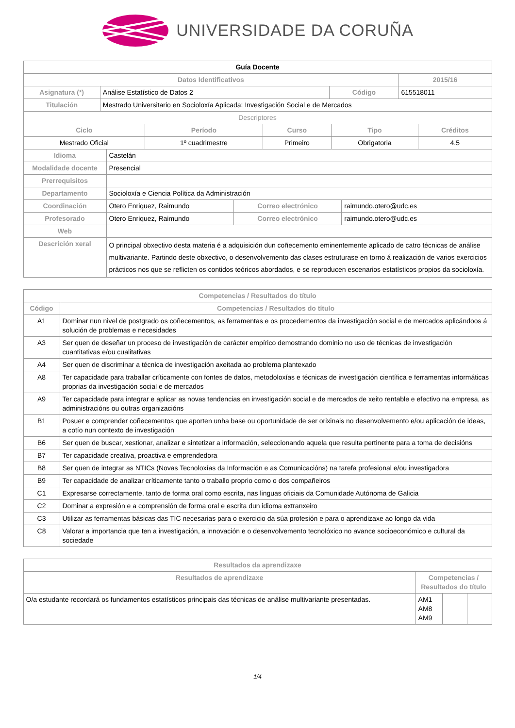UNIVERSIDADE DA CORUÑA
| Guía Docente | | | |
| Datos Identificativos | | | 2015/16 |
| Asignatura (*) | Análise Estatístico de Datos 2 | Código | 615518011 |
| Titulación | Mestrado Universitario en Socioloxía Aplicada: Investigación Social e de Mercados | | |
| Descriptores | | | |
| Ciclo | Período | Curso | Tipo | Créditos |
| --- | --- | --- | --- | --- |
| Mestrado Oficial | 1º cuadrimestre | Primeiro | Obrigatoria | 4.5 |
| Idioma | Castelán | | |
| Modalidade docente | Presencial | | |
| Prerrequisitos | | | |
| Departamento | Socioloxía e Ciencia Política da Administración | | |
| Coordinación | Otero Enriquez, Raimundo | Correo electrónico | raimundo.otero@udc.es |
| Profesorado | Otero Enriquez, Raimundo | Correo electrónico | raimundo.otero@udc.es |
| Web | | | |
| Descrición xeral | O principal obxectivo desta materia é a adquisición dun coñecemento eminentemente aplicado de catro técnicas de análise multivariante. Partindo deste obxectivo, o desenvolvemento das clases estruturase en torno á realización de varios exercicios prácticos nos que se reflicten os contidos teóricos abordados, e se reproducen escenarios estatísticos propios da socioloxía. | | |
| Competencias / Resultados do título | |
| --- | --- |
| Código | Competencias / Resultados do título |
| A1 | Dominar nun nivel de postgrado os coñecementos, as ferramentas e os procedementos da investigación social e de mercados aplicándoos á solución de problemas e necesidades |
| A3 | Ser quen de deseñar un proceso de investigación de carácter empírico demostrando dominio no uso de técnicas de investigación cuantitativas e/ou cualitativas |
| A4 | Ser quen de discriminar a técnica de investigación axeitada ao problema plantexado |
| A8 | Ter capacidade para traballar críticamente con fontes de datos, metodoloxías e técnicas de investigación científica e ferramentas informáticas proprias da investigación social e de mercados |
| A9 | Ter capacidade para integrar e aplicar as novas tendencias en investigación social e de mercados de xeito rentable e efectivo na empresa, as administracións ou outras organizacións |
| B1 | Posuer e comprender coñecementos que aporten unha base ou oportunidade de ser orixinais no desenvolvemento e/ou aplicación de ideas, a cotío nun contexto de investigación |
| B6 | Ser quen de buscar, xestionar, analizar e sintetizar a información, seleccionando aquela que resulta pertinente para a toma de decisións |
| B7 | Ter capacidade creativa, proactiva e emprendedora |
| B8 | Ser quen de integrar as NTICs (Novas Tecnoloxías da Información e as Comunicacións) na tarefa profesional e/ou investigadora |
| B9 | Ter capacidade de analizar críticamente tanto o traballo proprio como o dos compañeiros |
| C1 | Expresarse correctamente, tanto de forma oral como escrita, nas linguas oficiais da Comunidade Autónoma de Galicia |
| C2 | Dominar a expresión e a comprensión de forma oral e escrita dun idioma extranxeiro |
| C3 | Utilizar as ferramentas básicas das TIC necesarias para o exercicio da súa profesión e para o aprendizaxe ao longo da vida |
| C8 | Valorar a importancia que ten a investigación, a innovación e o desenvolvemento tecnolóxico no avance socioeconómico e cultural da sociedade |
| Resultados da aprendizaxe | | | |
| --- | --- | --- | --- |
| Resultados de aprendizaxe | Competencias / Resultados do título | | |
| O/a estudante recordará os fundamentos estatísticos principais das técnicas de análise multivariante presentadas. | AM1 AM8 AM9 | | |
1/4